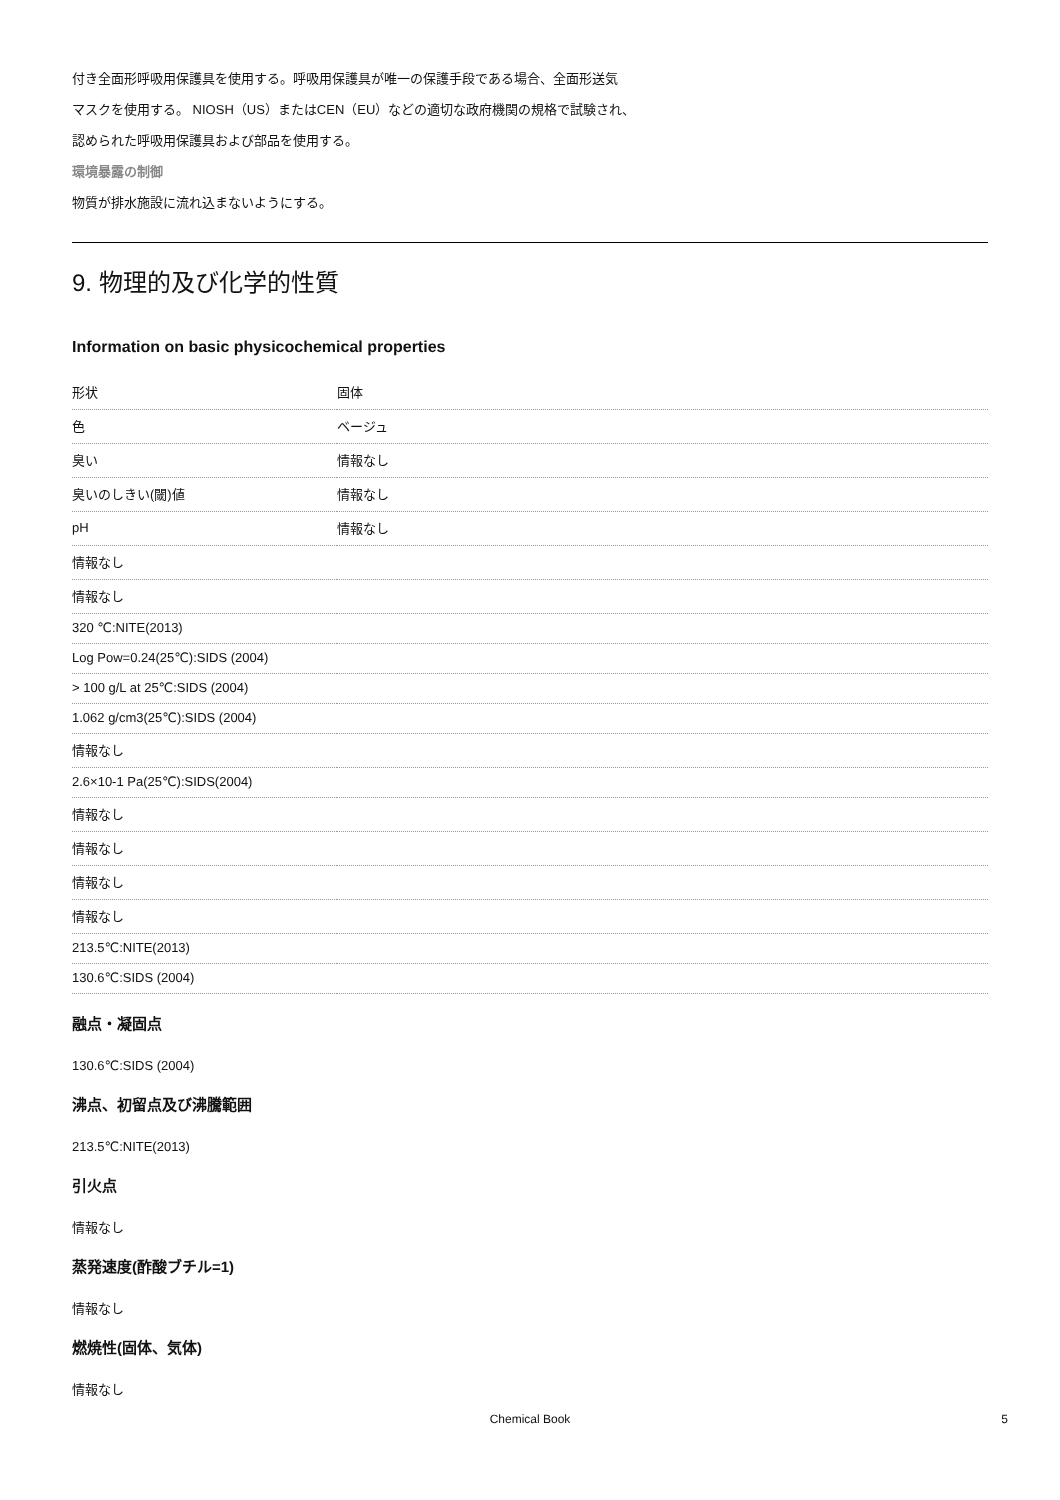付き全面形呼吸用保護具を使用する。呼吸用保護具が唯一の保護手段である場合、全面形送気
マスクを使用する。 NIOSH（US）またはCEN（EU）などの適切な政府機関の規格で試験され、
認められた呼吸用保護具および部品を使用する。
環境暴露の制御
物質が排水施設に流れ込まないようにする。
9. 物理的及び化学的性質
Information on basic physicochemical properties
| 形状 | 固体 |
| 色 | ベージュ |
| 臭い | 情報なし |
| 臭いのしきい(閾)値 | 情報なし |
| pH | 情報なし |
| 情報なし | |
| 情報なし | |
| 320 ℃:NITE(2013) | |
| Log Pow=0.24(25℃):SIDS (2004) | |
| > 100 g/L at 25℃:SIDS (2004) | |
| 1.062 g/cm3(25℃):SIDS (2004) | |
| 情報なし | |
| 2.6×10-1 Pa(25℃):SIDS(2004) | |
| 情報なし | |
| 情報なし | |
| 情報なし | |
| 情報なし | |
| 213.5℃:NITE(2013) | |
| 130.6℃:SIDS (2004) | |
融点・凝固点
130.6℃:SIDS (2004)
沸点、初留点及び沸騰範囲
213.5℃:NITE(2013)
引火点
情報なし
蒸発速度(酢酸ブチル=1)
情報なし
燃焼性(固体、気体)
情報なし
Chemical Book 5